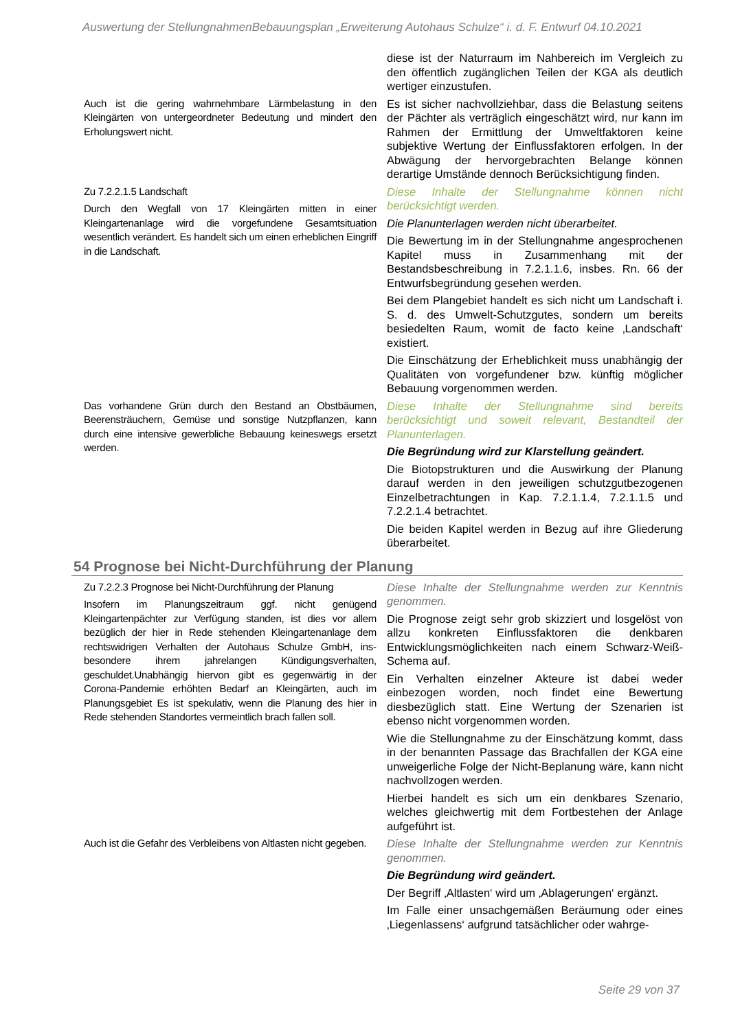Auswertung der StellungnahmenBebauungsplan „Erweiterung Autohaus Schulze“ i. d. F. Entwurf 04.10.2021
| | diese ist der Naturraum im Nahbereich im Vergleich zu den öffentlich zugänglichen Teilen der KGA als deutlich wertiger einzustufen. |
| Auch ist die gering wahrnehmbare Lärmbelastung in den Kleingärten von untergeordneter Bedeutung und mindert den Erholungswert nicht. | Es ist sicher nachvollziehbar, dass die Belastung seitens der Pächter als verträglich eingeschätzt wird, nur kann im Rahmen der Ermittlung der Umwelt­faktoren keine subjektive Wertung der Einfluss­faktoren erfolgen. In der Abwägung der hervor­gebrachten Belange können derartige Umstände dennoch Berücksichtigung finden. |
| Zu 7.2.2.1.5 Landschaft Durch den Wegfall von 17 Kleingärten mitten in einer Kleingartenanlage wird die vorgefundene Gesamtsituation wesentlich verändert. Es handelt sich um einen erheblichen Eingriff in die Landschaft. | Diese Inhalte der Stellungnahme können nicht berücksichtigt werden. Die Planunterlagen werden nicht überarbeitet. Die Bewertung im in der Stellungnahme ange­sprochenen Kapitel muss in Zusammenhang mit der Bestandsbeschreibung in 7.2.1.1.6, insbes. Rn. 66 der Entwurfsbegründung gesehen werden. Bei dem Plangebiet handelt es sich nicht um Landschaft i. S. d. des Umwelt-Schutzgutes, sondern um bereits besiedelten Raum, womit de facto keine ‚Landschaft‘ existiert. Die Einschätzung der Erheblichkeit muss unabhängig der Qualitäten von vorgefundener bzw. künftig möglicher Bebauung vorgenommen werden. |
| Das vorhandene Grün durch den Bestand an Obstbäumen, Beerensträuchern, Gemüse und sonstige Nutzpflanzen, kann durch eine intensive gewerbliche Bebauung keineswegs ersetzt werden. | Diese Inhalte der Stellungnahme sind bereits berücksichtigt und soweit relevant, Bestandteil der Planunterlagen. Die Begründung wird zur Klarstellung geändert. Die Biotopstrukturen und die Auswirkung der Planung darauf werden in den jeweiligen schutzgutbezogenen Einzelbetrachtungen in Kap. 7.2.1.1.4, 7.2.1.1.5 und 7.2.2.1.4 betrachtet. Die beiden Kapitel werden in Bezug auf ihre Gliederung überarbeitet. |
54 Prognose bei Nicht-Durchführung der Planung
| Zu 7.2.2.3 Prognose bei Nicht-Durchführung der Planung Insofern im Planungszeitraum ggf. nicht genügend Kleingartenpächter zur Verfügung standen, ist dies vor allem bezüglich der hier in Rede stehenden Kleingartenanlage dem rechtswidrigen Verhalten der Autohaus Schulze GmbH, ins­besondere ihrem jahrelangen Kündigungsverhalten, geschuldet.Unabhängig hiervon gibt es gegenwärtig in der Corona-Pandemie erhöhten Bedarf an Kleingärten, auch im Planungsgebiet Es ist spekulativ, wenn die Planung des hier in Rede stehenden Standortes vermeintlich brach fallen soll. | Diese Inhalte der Stellungnahme werden zur Kenntnis genommen. Die Prognose zeigt sehr grob skizziert und losgelöst von allzu konkreten Einflussfaktoren die denkbaren Entwicklungsmöglichkeiten nach einem Schwarz-Weiß-Schema auf. Ein Verhalten einzelner Akteure ist dabei weder einbezogen worden, noch findet eine Bewertung diesbezüglich statt. Eine Wertung der Szenarien ist ebenso nicht vorgenommen worden. Wie die Stellungnahme zu der Einschätzung kommt, dass in der benannten Passage das Brachfallen der KGA eine unweigerliche Folge der Nicht-Beplanung wäre, kann nicht nachvollzogen werden. Hierbei handelt es sich um ein denkbares Szenario, welches gleichwertig mit dem Fortbestehen der Anlage aufgeführt ist. |
| Auch ist die Gefahr des Verbleibens von Altlasten nicht gegeben. | Diese Inhalte der Stellungnahme werden zur Kenntnis genommen. Die Begründung wird geändert. Der Begriff ‚Altlasten‘ wird um ‚Ablagerungen‘ ergänzt. Im Falle einer unsachgemäßen Beräumung oder eines ‚Liegenlassens‘ aufgrund tatsächlicher oder wahrge- |
Seite 29 von 37